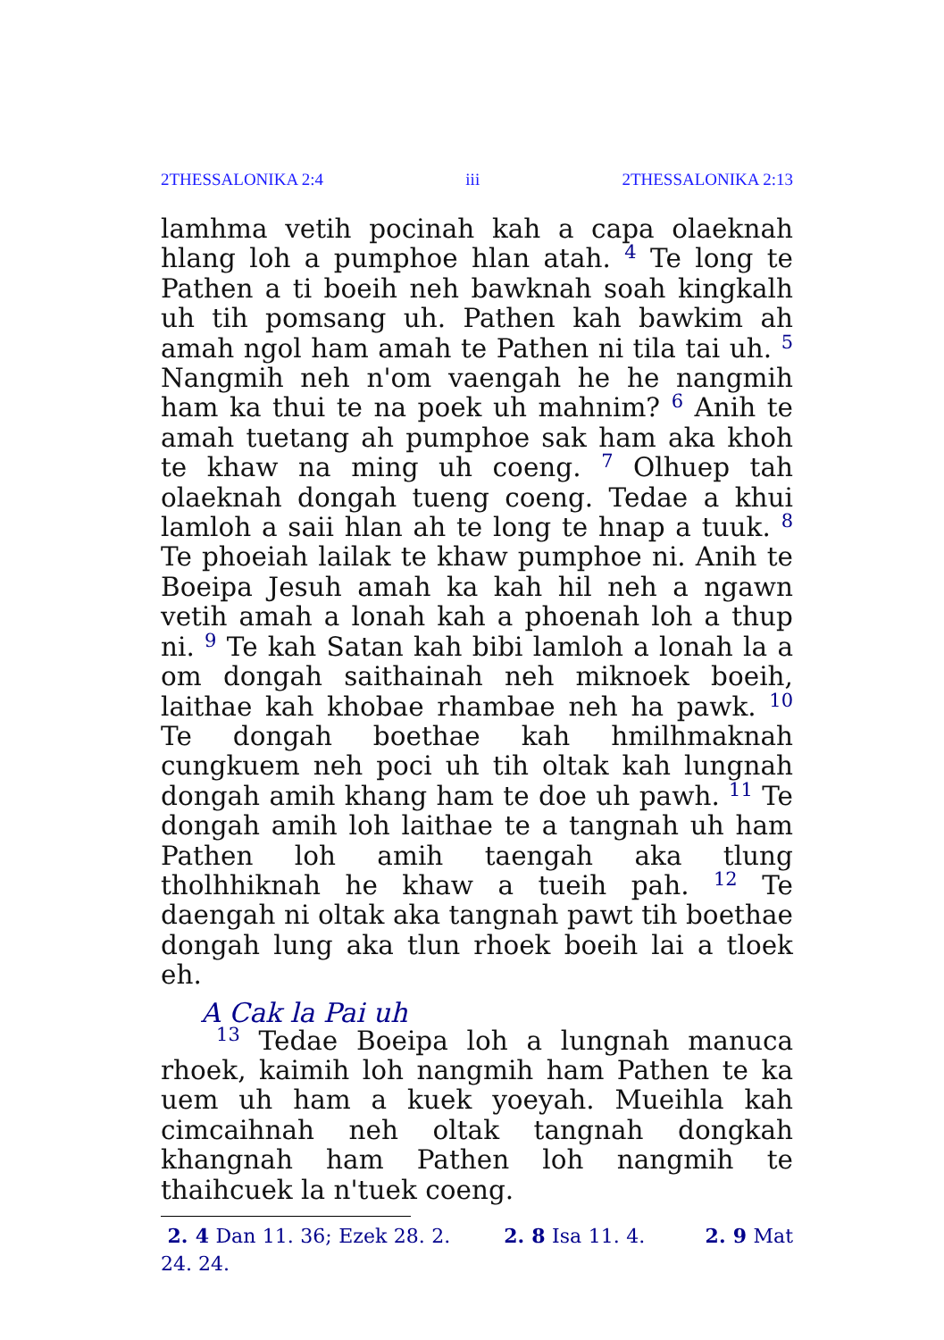2THESSALONIKA 2:4 iii 2THESSALONIKA 2:13
lamhma vetih pocinah kah a capa olaeknah hlang loh a pumphoe hlan atah. <sup>4</sup> Te long te Pathen a ti boeih neh bawknah soah kingkalh uh tih pomsang uh. Pathen kah bawkim ah amah ngol ham amah te Pathen ni tila tai uh. <sup>5</sup> Nangmih neh n'om vaengah he he nangmih ham ka thui te na poek uh mahnim? <sup>6</sup> Anih te amah tuetang ah pumphoe sak ham aka khoh te khaw na ming uh coeng. <sup>7</sup> Olhuep tah olaeknah dongah tueng coeng. Tedae a khui lamloh a saii hlan ah te long te hnap a tuuk. <sup>8</sup> Te phoeiah lailak te khaw pumphoe ni. Anih te Boeipa Jesuh amah ka kah hil neh a ngawn vetih amah a lonah kah a phoenah loh a thup ni. <sup>9</sup> Te kah Satan kah bibi lamloh a lonah la a om dongah saithainah neh miknoek boeih, laithae kah khobae rhambae neh ha pawk. <sup>10</sup> Te dongah boethae kah hmilhmaknah cungkuem neh poci uh tih oltak kah lungnah dongah amih khang ham te doe uh pawh. <sup>11</sup> Te dongah amih loh laithae te a tangnah uh ham Pathen loh amih taengah aka tlung tholhhiknah he khaw a tueih pah. <sup>12</sup> Te daengah ni oltak aka tangnah pawt tih boethae dongah lung aka tlun rhoek boeih lai a tloek eh.
A Cak la Pai uh
<sup>13</sup> Tedae Boeipa loh a lungnah manuca rhoek, kaimih loh nangmih ham Pathen te ka uem uh ham a kuek yoeyah. Mueihla kah cimcaihnah neh oltak tangnah dongkah khangnah ham Pathen loh nangmih te thaihcuek la n'tuek coeng.
2. 4 Dan 11. 36; Ezek 28. 2. 2. 8 Isa 11. 4. 2. 9 Mat 24. 24.